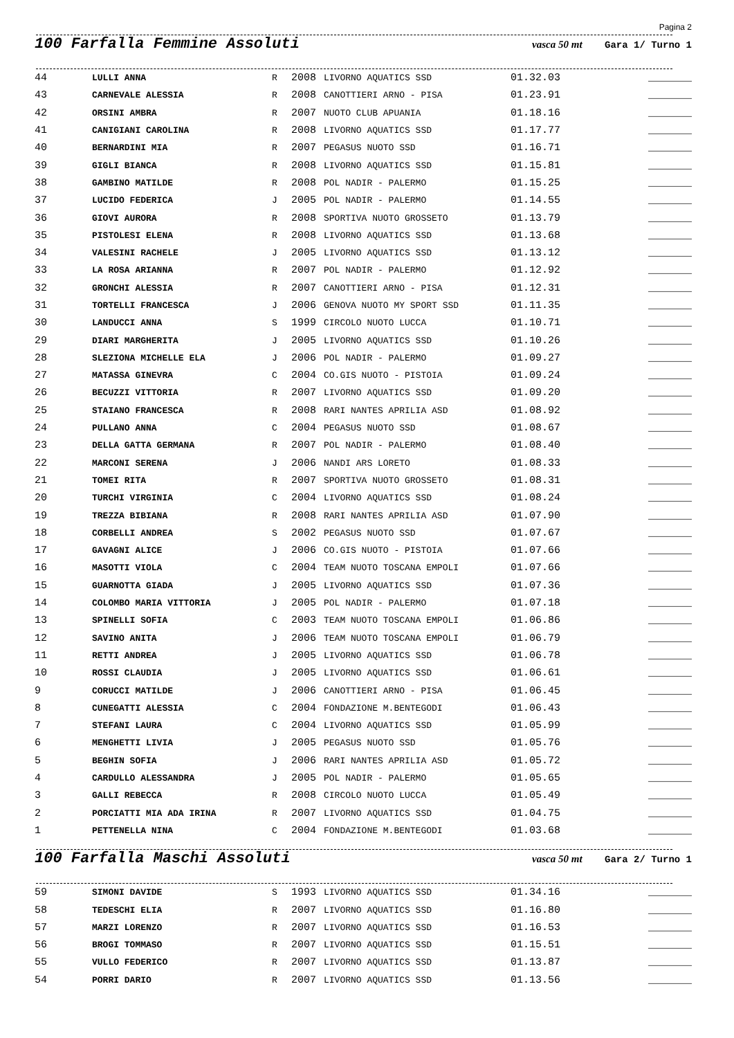Pagina 2
100 Farfalla Femmine Assoluti
vasca 50 mt Gara 1/ Turno 1
| 44 | LULLI ANNA | R | 2008 | LIVORNO AQUATICS SSD | 01.32.03 | _______ |
| 43 | CARNEVALE ALESSIA | R | 2008 | CANOTTIERI ARNO - PISA | 01.23.91 | _______ |
| 42 | ORSINI AMBRA | R | 2007 | NUOTO CLUB APUANIA | 01.18.16 | _______ |
| 41 | CANIGIANI CAROLINA | R | 2008 | LIVORNO AQUATICS SSD | 01.17.77 | _______ |
| 40 | BERNARDINI MIA | R | 2007 | PEGASUS NUOTO SSD | 01.16.71 | _______ |
| 39 | GIGLI BIANCA | R | 2008 | LIVORNO AQUATICS SSD | 01.15.81 | _______ |
| 38 | GAMBINO MATILDE | R | 2008 | POL NADIR - PALERMO | 01.15.25 | _______ |
| 37 | LUCIDO FEDERICA | J | 2005 | POL NADIR - PALERMO | 01.14.55 | _______ |
| 36 | GIOVI AURORA | R | 2008 | SPORTIVA NUOTO GROSSETO | 01.13.79 | _______ |
| 35 | PISTOLESI ELENA | R | 2008 | LIVORNO AQUATICS SSD | 01.13.68 | _______ |
| 34 | VALESINI RACHELE | J | 2005 | LIVORNO AQUATICS SSD | 01.13.12 | _______ |
| 33 | LA ROSA ARIANNA | R | 2007 | POL NADIR - PALERMO | 01.12.92 | _______ |
| 32 | GRONCHI ALESSIA | R | 2007 | CANOTTIERI ARNO - PISA | 01.12.31 | _______ |
| 31 | TORTELLI FRANCESCA | J | 2006 | GENOVA NUOTO MY SPORT SSD | 01.11.35 | _______ |
| 30 | LANDUCCI ANNA | S | 1999 | CIRCOLO NUOTO LUCCA | 01.10.71 | _______ |
| 29 | DIARI MARGHERITA | J | 2005 | LIVORNO AQUATICS SSD | 01.10.26 | _______ |
| 28 | SLEZIONA MICHELLE ELA | J | 2006 | POL NADIR - PALERMO | 01.09.27 | _______ |
| 27 | MATASSA GINEVRA | C | 2004 | CO.GIS NUOTO - PISTOIA | 01.09.24 | _______ |
| 26 | BECUZZI VITTORIA | R | 2007 | LIVORNO AQUATICS SSD | 01.09.20 | _______ |
| 25 | STAIANO FRANCESCA | R | 2008 | RARI NANTES APRILIA ASD | 01.08.92 | _______ |
| 24 | PULLANO ANNA | C | 2004 | PEGASUS NUOTO SSD | 01.08.67 | _______ |
| 23 | DELLA GATTA GERMANA | R | 2007 | POL NADIR - PALERMO | 01.08.40 | _______ |
| 22 | MARCONI SERENA | J | 2006 | NANDI ARS LORETO | 01.08.33 | _______ |
| 21 | TOMEI RITA | R | 2007 | SPORTIVA NUOTO GROSSETO | 01.08.31 | _______ |
| 20 | TURCHI VIRGINIA | C | 2004 | LIVORNO AQUATICS SSD | 01.08.24 | _______ |
| 19 | TREZZA BIBIANA | R | 2008 | RARI NANTES APRILIA ASD | 01.07.90 | _______ |
| 18 | CORBELLI ANDREA | S | 2002 | PEGASUS NUOTO SSD | 01.07.67 | _______ |
| 17 | GAVAGNI ALICE | J | 2006 | CO.GIS NUOTO - PISTOIA | 01.07.66 | _______ |
| 16 | MASOTTI VIOLA | C | 2004 | TEAM NUOTO TOSCANA EMPOLI | 01.07.66 | _______ |
| 15 | GUARNOTTA GIADA | J | 2005 | LIVORNO AQUATICS SSD | 01.07.36 | _______ |
| 14 | COLOMBO MARIA VITTORIA | J | 2005 | POL NADIR - PALERMO | 01.07.18 | _______ |
| 13 | SPINELLI SOFIA | C | 2003 | TEAM NUOTO TOSCANA EMPOLI | 01.06.86 | _______ |
| 12 | SAVINO ANITA | J | 2006 | TEAM NUOTO TOSCANA EMPOLI | 01.06.79 | _______ |
| 11 | RETTI ANDREA | J | 2005 | LIVORNO AQUATICS SSD | 01.06.78 | _______ |
| 10 | ROSSI CLAUDIA | J | 2005 | LIVORNO AQUATICS SSD | 01.06.61 | _______ |
| 9 | CORUCCI MATILDE | J | 2006 | CANOTTIERI ARNO - PISA | 01.06.45 | _______ |
| 8 | CUNEGATTI ALESSIA | C | 2004 | FONDAZIONE M.BENTEGODI | 01.06.43 | _______ |
| 7 | STEFANI LAURA | C | 2004 | LIVORNO AQUATICS SSD | 01.05.99 | _______ |
| 6 | MENGHETTI LIVIA | J | 2005 | PEGASUS NUOTO SSD | 01.05.76 | _______ |
| 5 | BEGHIN SOFIA | J | 2006 | RARI NANTES APRILIA ASD | 01.05.72 | _______ |
| 4 | CARDULLO ALESSANDRA | J | 2005 | POL NADIR - PALERMO | 01.05.65 | _______ |
| 3 | GALLI REBECCA | R | 2008 | CIRCOLO NUOTO LUCCA | 01.05.49 | _______ |
| 2 | PORCIATTI MIA ADA IRINA | R | 2007 | LIVORNO AQUATICS SSD | 01.04.75 | _______ |
| 1 | PETTENELLA NINA | C | 2004 | FONDAZIONE M.BENTEGODI | 01.03.68 | _______ |
100 Farfalla Maschi Assoluti
vasca 50 mt Gara 2/ Turno 1
| 59 | SIMONI DAVIDE | S | 1993 | LIVORNO AQUATICS SSD | 01.34.16 | _______ |
| 58 | TEDESCHI ELIA | R | 2007 | LIVORNO AQUATICS SSD | 01.16.80 | _______ |
| 57 | MARZI LORENZO | R | 2007 | LIVORNO AQUATICS SSD | 01.16.53 | _______ |
| 56 | BROGI TOMMASO | R | 2007 | LIVORNO AQUATICS SSD | 01.15.51 | _______ |
| 55 | VULLO FEDERICO | R | 2007 | LIVORNO AQUATICS SSD | 01.13.87 | _______ |
| 54 | PORRI DARIO | R | 2007 | LIVORNO AQUATICS SSD | 01.13.56 | _______ |